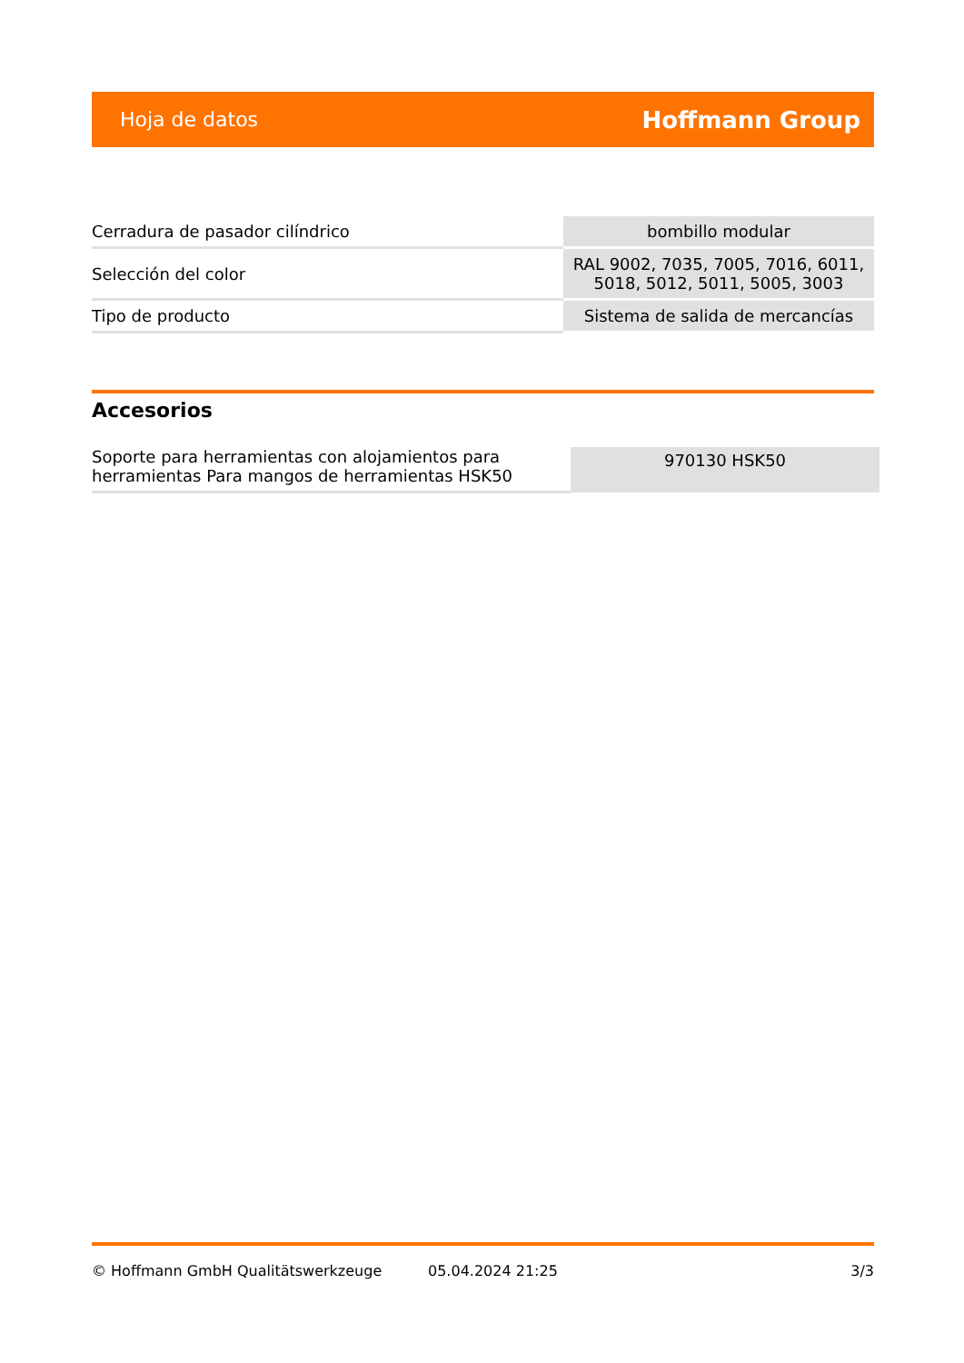Hoja de datos Hoffmann Group
| Cerradura de pasador cilíndrico | bombillo modular |
| Selección del color | RAL 9002, 7035, 7005, 7016, 6011, 5018, 5012, 5011, 5005, 3003 |
| Tipo de producto | Sistema de salida de mercancías |
Accesorios
| Soporte para herramientas con alojamientos para herramientas Para mangos de herramientas HSK50 | 970130 HSK50 |
© Hoffmann GmbH Qualitätswerkzeuge 05.04.2024 21:25 3/3